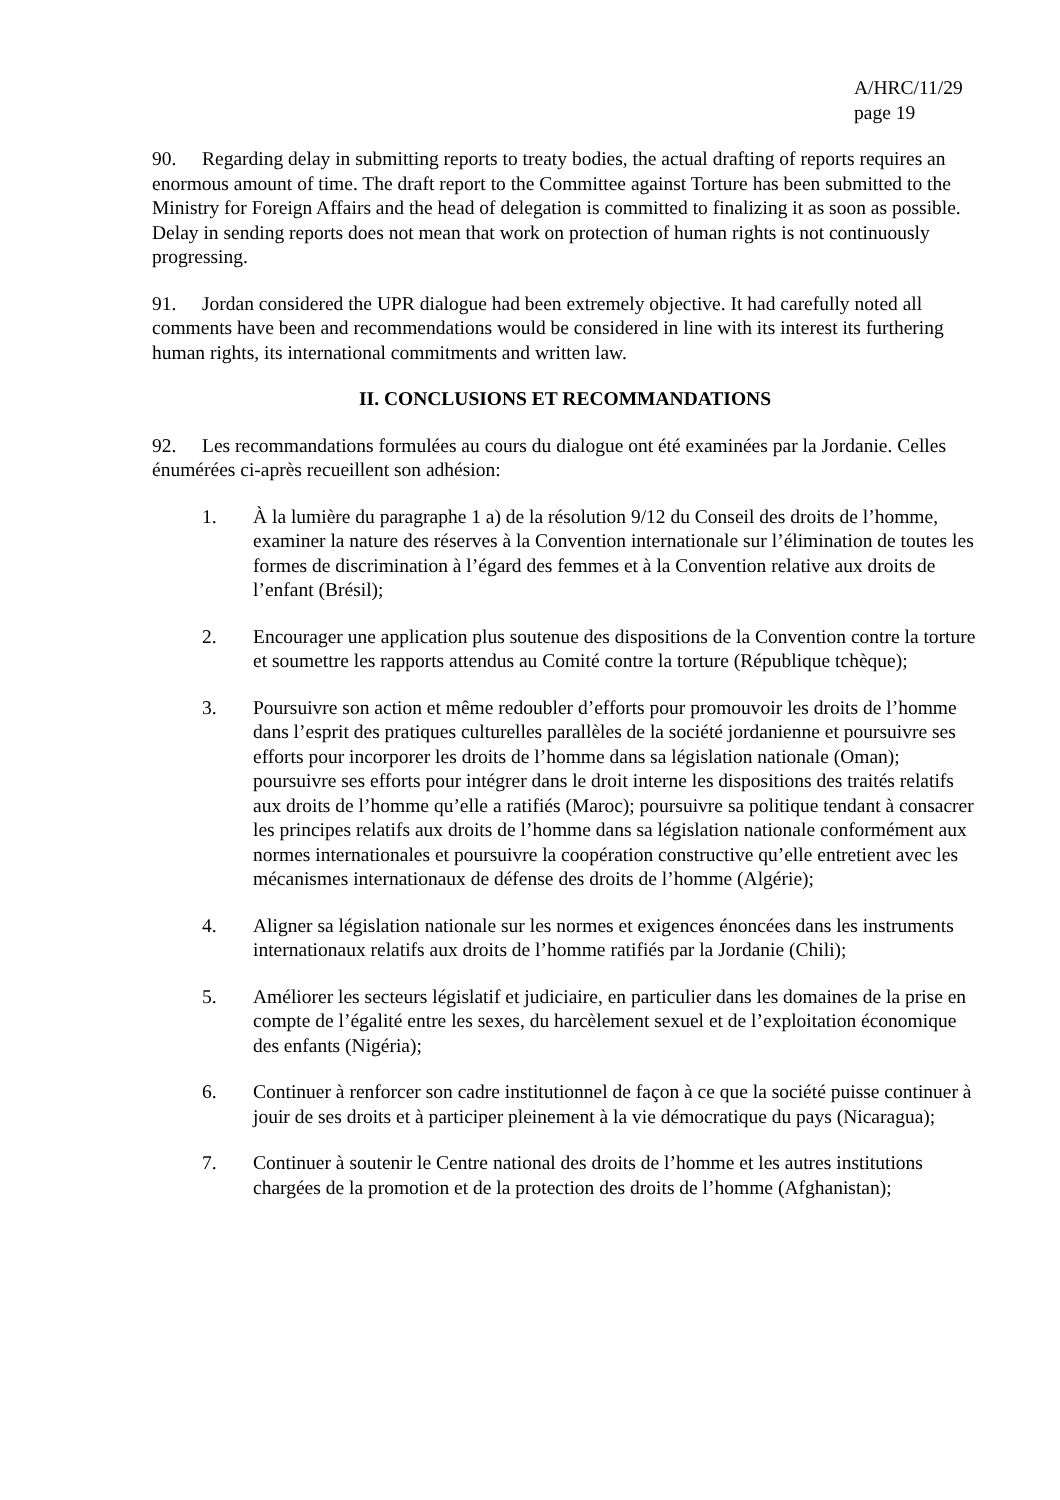A/HRC/11/29
page 19
90. Regarding delay in submitting reports to treaty bodies, the actual drafting of reports requires an enormous amount of time. The draft report to the Committee against Torture has been submitted to the Ministry for Foreign Affairs and the head of delegation is committed to finalizing it as soon as possible. Delay in sending reports does not mean that work on protection of human rights is not continuously progressing.
91. Jordan considered the UPR dialogue had been extremely objective. It had carefully noted all comments have been and recommendations would be considered in line with its interest its furthering human rights, its international commitments and written law.
II. CONCLUSIONS ET RECOMMANDATIONS
92. Les recommandations formulées au cours du dialogue ont été examinées par la Jordanie. Celles énumérées ci-après recueillent son adhésion:
1. À la lumière du paragraphe 1 a) de la résolution 9/12 du Conseil des droits de l’homme, examiner la nature des réserves à la Convention internationale sur l’élimination de toutes les formes de discrimination à l’égard des femmes et à la Convention relative aux droits de l’enfant (Brésil);
2. Encourager une application plus soutenue des dispositions de la Convention contre la torture et soumettre les rapports attendus au Comité contre la torture (République tchèque);
3. Poursuivre son action et même redoubler d’efforts pour promouvoir les droits de l’homme dans l’esprit des pratiques culturelles parallèles de la société jordanienne et poursuivre ses efforts pour incorporer les droits de l’homme dans sa législation nationale (Oman); poursuivre ses efforts pour intégrer dans le droit interne les dispositions des traités relatifs aux droits de l’homme qu’elle a ratifiés (Maroc); poursuivre sa politique tendant à consacrer les principes relatifs aux droits de l’homme dans sa législation nationale conformément aux normes internationales et poursuivre la coopération constructive qu’elle entretient avec les mécanismes internationaux de défense des droits de l’homme (Algérie);
4. Aligner sa législation nationale sur les normes et exigences énoncées dans les instruments internationaux relatifs aux droits de l’homme ratifiés par la Jordanie (Chili);
5. Améliorer les secteurs législatif et judiciaire, en particulier dans les domaines de la prise en compte de l’égalité entre les sexes, du harcèlement sexuel et de l’exploitation économique des enfants (Nigéria);
6. Continuer à renforcer son cadre institutionnel de façon à ce que la société puisse continuer à jouir de ses droits et à participer pleinement à la vie démocratique du pays (Nicaragua);
7. Continuer à soutenir le Centre national des droits de l’homme et les autres institutions chargées de la promotion et de la protection des droits de l’homme (Afghanistan);